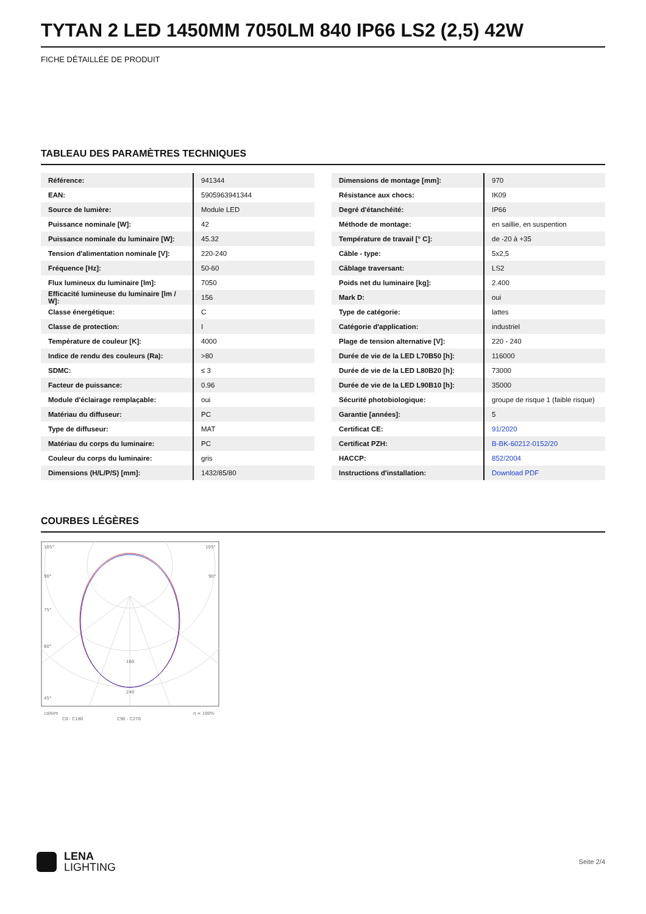TYTAN 2 LED 1450MM 7050LM 840 IP66 LS2 (2,5) 42W
FICHE DÉTAILLÉE DE PRODUIT
TABLEAU DES PARAMÈTRES TECHNIQUES
| Référence: | 941344 |
| EAN: | 5905963941344 |
| Source de lumière: | Module LED |
| Puissance nominale [W]: | 42 |
| Puissance nominale du luminaire [W]: | 45.32 |
| Tension d'alimentation nominale [V]: | 220-240 |
| Fréquence [Hz]: | 50-60 |
| Flux lumineux du luminaire [lm]: | 7050 |
| Efficacité lumineuse du luminaire [lm / W]: | 156 |
| Classe énergétique: | C |
| Classe de protection: | I |
| Température de couleur [K]: | 4000 |
| Indice de rendu des couleurs (Ra): | >80 |
| SDMC: | ≤ 3 |
| Facteur de puissance: | 0.96 |
| Module d'éclairage remplaçable: | oui |
| Matériau du diffuseur: | PC |
| Type de diffuseur: | MAT |
| Matériau du corps du luminaire: | PC |
| Couleur du corps du luminaire: | gris |
| Dimensions (H/L/P/S) [mm]: | 1432/85/80 |
| Dimensions de montage [mm]: | 970 |
| Résistance aux chocs: | IK09 |
| Degré d'étanchéité: | IP66 |
| Méthode de montage: | en saillie, en suspention |
| Température de travail [° C]: | de -20 à +35 |
| Câble - type: | 5x2,5 |
| Câblage traversant: | LS2 |
| Poids net du luminaire [kg]: | 2.400 |
| Mark D: | oui |
| Type de catégorie: | lattes |
| Catégorie d'application: | industriel |
| Plage de tension alternative [V]: | 220 - 240 |
| Durée de vie de la LED L70B50 [h]: | 116000 |
| Durée de vie de la LED L80B20 [h]: | 73000 |
| Durée de vie de la LED L90B10 [h]: | 35000 |
| Sécurité photobiologique: | groupe de risque 1 (faible risque) |
| Garantie [années]: | 5 |
| Certificat CE: | 91/2020 |
| Certificat PZH: | B-BK-60212-0152/20 |
| HACCP: | 852/2004 |
| Instructions d'installation: | Download PDF |
COURBES LÉGÈRES
105°
105°
90°
90°
75°
60°
45°
160
240
cd/klm
η = 100%
C0 - C180
C90 - C270
LENA
LIGHTING
Seite 2/4